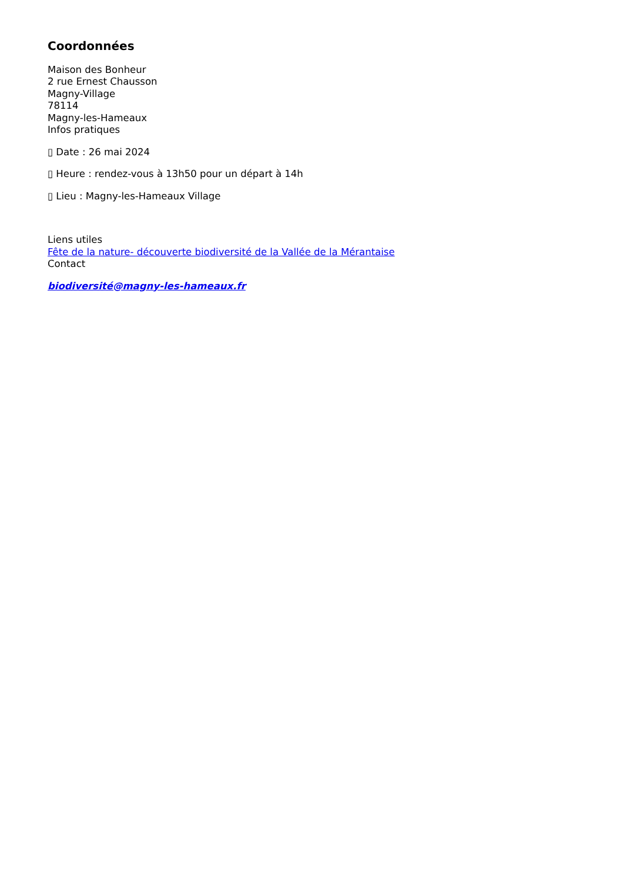Coordonnées
Maison des Bonheur
2 rue Ernest Chausson
Magny-Village
78114
Magny-les-Hameaux
Infos pratiques
▯ Date : 26 mai 2024
▯ Heure : rendez-vous à 13h50 pour un départ à 14h
▯ Lieu : Magny-les-Hameaux Village
Liens utiles
Fête de la nature- découverte biodiversité de la Vallée de la Mérantaise
Contact
biodiversité@magny-les-hameaux.fr